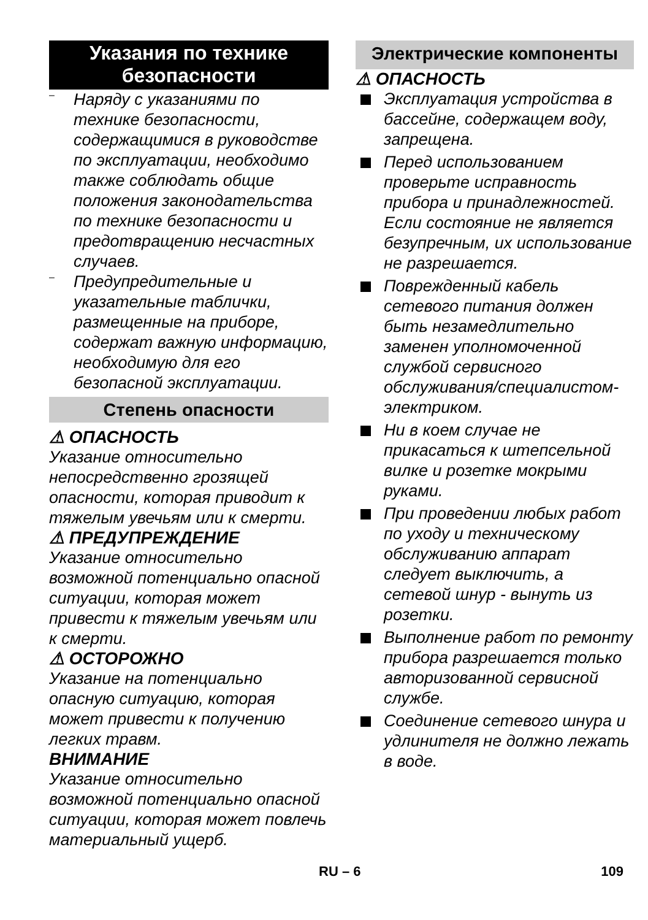Указания по технике безопасности
–
Наряду с указаниями по технике безопасности, содержащимися в руководстве по эксплуатации, необходимо также соблюдать общие положения законодательства по технике безопасности и предотвращению несчастных случаев.
–
Предупредительные и указательные таблички, размещенные на приборе, содержат важную информацию, необходимую для его безопасной эксплуатации.
Степень опасности
⚠ ОПАСНОСТЬ
Указание относительно непосредственно грозящей опасности, которая приводит к тяжелым увечьям или к смерти.
⚠ ПРЕДУПРЕЖДЕНИЕ
Указание относительно возможной потенциально опасной ситуации, которая может привести к тяжелым увечьям или к смерти.
⚠ ОСТОРОЖНО
Указание на потенциально опасную ситуацию, которая может привести к получению легких травм.
ВНИМАНИЕ
Указание относительно возможной потенциально опасной ситуации, которая может повлечь материальный ущерб.
Электрические компоненты
⚠ ОПАСНОСТЬ
Эксплуатация устройства в бассейне, содержащем воду, запрещена.
Перед использованием проверьте исправность прибора и принадлежностей. Если состояние не является безупречным, их использование не разрешается.
Поврежденный кабель сетевого питания должен быть незамедлительно заменен уполномоченной службой сервисного обслуживания/специалистом-электриком.
Ни в коем случае не прикасаться к штепсельной вилке и розетке мокрыми руками.
При проведении любых работ по уходу и техническому обслуживанию аппарат следует выключить, а сетевой шнур - вынуть из розетки.
Выполнение работ по ремонту прибора разрешается только авторизованной сервисной службе.
Соединение сетевого шнура и удлинителя не должно лежать в воде.
RU – 6 109